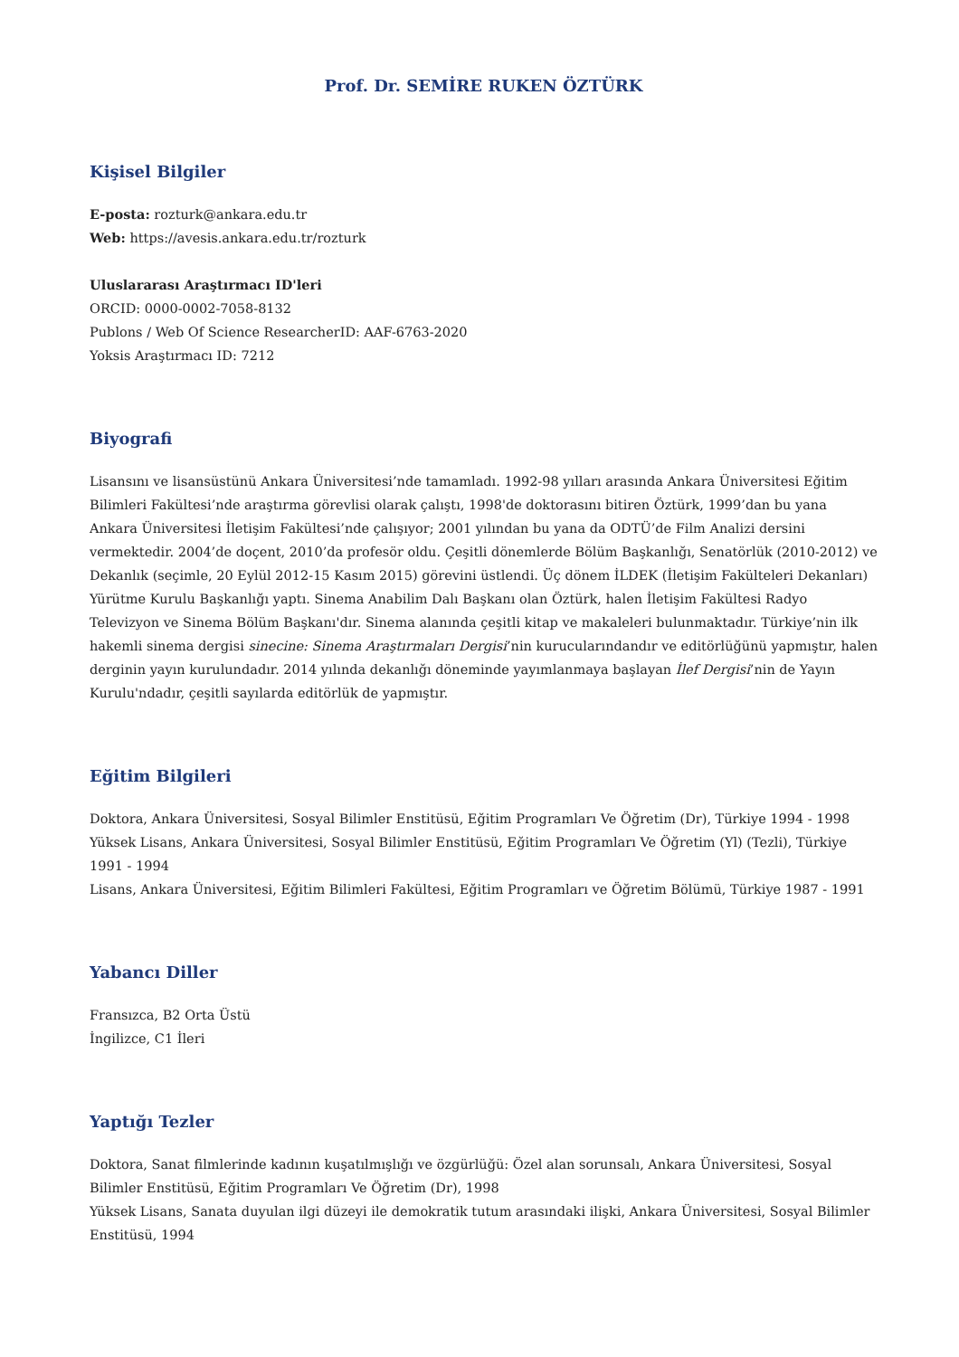Prof. Dr. SEMİRE RUKEN ÖZTÜRK
Kişisel Bilgiler
E-posta: rozturk@ankara.edu.tr
Web: https://avesis.ankara.edu.tr/rozturk
Uluslararası Araştırmacı ID'leri
ORCID: 0000-0002-7058-8132
Publons / Web Of Science ResearcherID: AAF-6763-2020
Yoksis Araştırmacı ID: 7212
Biyografi
Lisansını ve lisansüstünü Ankara Üniversitesi’nde tamamladı. 1992-98 yılları arasında Ankara Üniversitesi Eğitim Bilimleri Fakültesi’nde araştırma görevlisi olarak çalıştı, 1998'de doktorasını bitiren Öztürk, 1999’dan bu yana Ankara Üniversitesi İletişim Fakültesi’nde çalışıyor; 2001 yılından bu yana da ODTÜ’de Film Analizi dersini vermektedir. 2004’de doçent, 2010’da profesör oldu. Çeşitli dönemlerde Bölüm Başkanlığı, Senatörlük (2010-2012) ve Dekanlık (seçimle, 20 Eylül 2012-15 Kasım 2015) görevini üstlendi. Üç dönem İLDEK (İletişim Fakülteleri Dekanları) Yürütme Kurulu Başkanlığı yaptı. Sinema Anabilim Dalı Başkanı olan Öztürk, halen İletişim Fakültesi Radyo Televizyon ve Sinema Bölüm Başkanı'dır. Sinema alanında çeşitli kitap ve makaleleri bulunmaktadır. Türkiye’nin ilk hakemli sinema dergisi sinecine: Sinema Araştırmaları Dergisi’nin kurucularındandır ve editörlüğünü yapmıştır, halen derginin yayın kurulundadır. 2014 yılında dekanlığı döneminde yayımlanmaya başlayan İlef Dergisi’nin de Yayın Kurulu'ndadır, çeşitli sayılarda editörlük de yapmıştır.
Eğitim Bilgileri
Doktora, Ankara Üniversitesi, Sosyal Bilimler Enstitüsü, Eğitim Programları Ve Öğretim (Dr), Türkiye 1994 - 1998
Yüksek Lisans, Ankara Üniversitesi, Sosyal Bilimler Enstitüsü, Eğitim Programları Ve Öğretim (Yl) (Tezli), Türkiye 1991 - 1994
Lisans, Ankara Üniversitesi, Eğitim Bilimleri Fakültesi, Eğitim Programları ve Öğretim Bölümü, Türkiye 1987 - 1991
Yabancı Diller
Fransızca, B2 Orta Üstü
İngilizce, C1 İleri
Yaptığı Tezler
Doktora, Sanat filmlerinde kadının kuşatılmışlığı ve özgürlüğü: Özel alan sorunsalı, Ankara Üniversitesi, Sosyal Bilimler Enstitüsü, Eğitim Programları Ve Öğretim (Dr), 1998
Yüksek Lisans, Sanata duyulan ilgi düzeyi ile demokratik tutum arasındaki ilişki, Ankara Üniversitesi, Sosyal Bilimler Enstitüsü, 1994